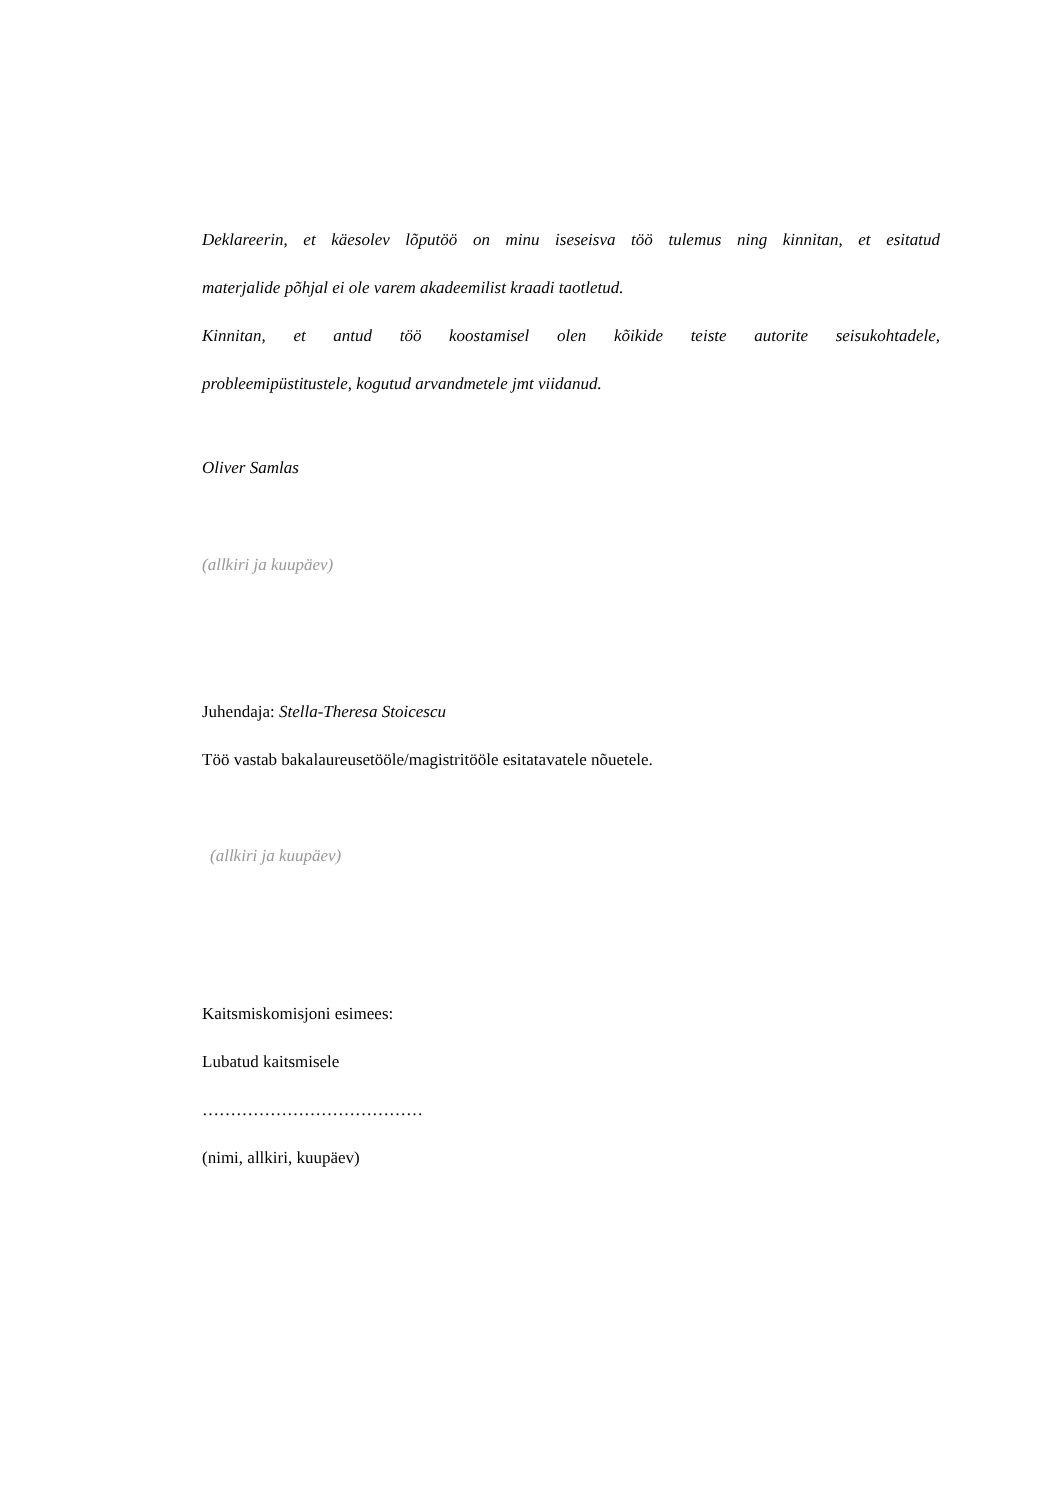Deklareerin, et käesolev lõputöö on minu iseseisva töö tulemus ning kinnitan, et esitatud
materjalide põhjal ei ole varem akadeemilist kraadi taotletud.
Kinnitan, et antud töö koostamisel olen kõikide teiste autorite seisukohtadele,
probleemipüstitustele, kogutud arvandmetele jmt viidanud.
Oliver Samlas
(allkiri ja kuupäev)
Juhendaja: Stella-Theresa Stoicescu
Töö vastab bakalaureusetööle/magistritööle esitatavatele nõuetele.
(allkiri ja kuupäev)
Kaitsmiskomisjoni esimees:
Lubatud kaitsmisele
…………………………………
(nimi, allkiri, kuupäev)